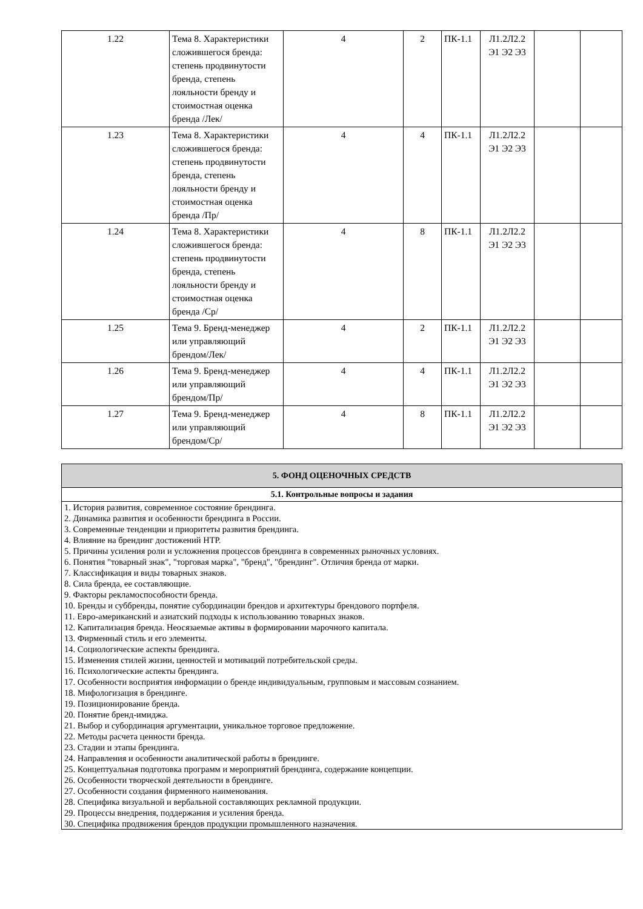| 1.22 | Тема 8. Характеристики сложившегося бренда: степень продвинутости бренда, степень лояльности бренду и стоимостная оценка бренда /Лек/ | 4 | 2 | ПК-1.1 | Л1.2Л2.2 Э1 Э2 Э3 | | |
| 1.23 | Тема 8. Характеристики сложившегося бренда: степень продвинутости бренда, степень лояльности бренду и стоимостная оценка бренда /Пр/ | 4 | 4 | ПК-1.1 | Л1.2Л2.2 Э1 Э2 Э3 | | |
| 1.24 | Тема 8. Характеристики сложившегося бренда: степень продвинутости бренда, степень лояльности бренду и стоимостная оценка бренда /Ср/ | 4 | 8 | ПК-1.1 | Л1.2Л2.2 Э1 Э2 Э3 | | |
| 1.25 | Тема 9. Бренд-менеджер или управляющий брендом/Лек/ | 4 | 2 | ПК-1.1 | Л1.2Л2.2 Э1 Э2 Э3 | | |
| 1.26 | Тема 9. Бренд-менеджер или управляющий брендом/Пр/ | 4 | 4 | ПК-1.1 | Л1.2Л2.2 Э1 Э2 Э3 | | |
| 1.27 | Тема 9. Бренд-менеджер или управляющий брендом/Ср/ | 4 | 8 | ПК-1.1 | Л1.2Л2.2 Э1 Э2 Э3 | | |
| 5. ФОНД ОЦЕНОЧНЫХ СРЕДСТВ |
| --- |
| 5.1. Контрольные вопросы и задания |
| 1. История развития, современное состояние брендинга. 2. Динамика развития и особенности брендинга в России. 3. Современные тенденции и приоритеты развития брендинга. 4. Влияние на брендинг достижений НТР. 5. Причины усиления роли и усложнения процессов брендинга в современных рыночных условиях. 6. Понятия "товарный знак", "торговая марка", "бренд", "брендинг". Отличия бренда от марки. 7. Классификация и виды товарных знаков. 8. Сила бренда, ее составляющие. 9. Факторы рекламоспособности бренда. 10. Бренды и суббренды, понятие субординации брендов и архитектуры брендового портфеля. 11. Евро-американский и азиатский подходы к использованию товарных знаков. 12. Капитализация бренда. Неосязаемые активы в формировании марочного капитала. 13. Фирменный стиль и его элементы. 14. Социологические аспекты брендинга. 15. Изменения стилей жизни, ценностей и мотиваций потребительской среды. 16. Психологические аспекты брендинга. 17. Особенности восприятия информации о бренде индивидуальным, групповым и массовым сознанием. 18. Мифологизация в брендинге. 19. Позиционирование бренда. 20. Понятие бренд-имиджа. 21. Выбор и субординация аргументации, уникальное торговое предложение. 22. Методы расчета ценности бренда. 23. Стадии и этапы брендинга. 24. Направления и особенности аналитической работы в брендинге. 25. Концептуальная подготовка программ и мероприятий брендинга, содержание концепции. 26. Особенности творческой деятельности в брендинге. 27. Особенности создания фирменного наименования. 28. Специфика визуальной и вербальной составляющих рекламной продукции. 29. Процессы внедрения, поддержания и усиления бренда. 30. Специфика продвижения брендов продукции промышленного назначения. |